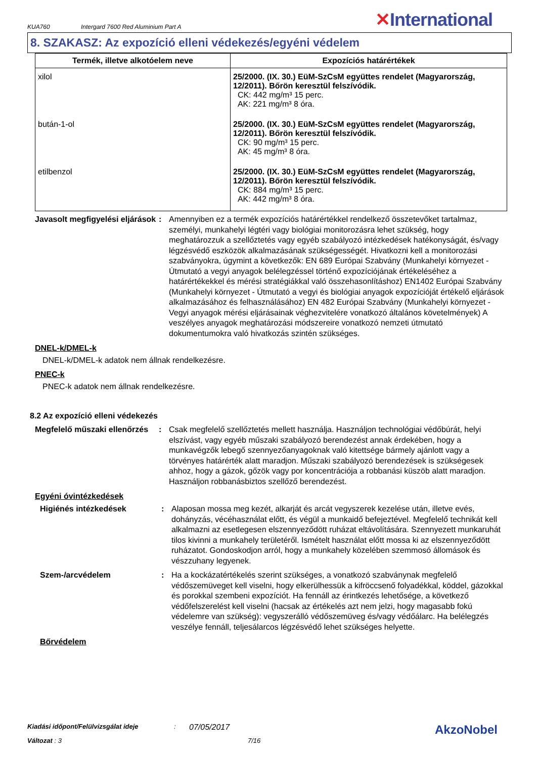KUA760 Intergard 7600 Red Aluminium Part A ✕International
8. SZAKASZ: Az expozíció elleni védekezés/egyéni védelem
| Termék, illetve alkotóelem neve | Expozíciós határértékek |
| --- | --- |
| xilol | 25/2000. (IX. 30.) EüM-SzCsM együttes rendelet (Magyarország, 12/2011). Bőrön keresztül felszívódik. CK: 442 mg/m³ 15 perc. AK: 221 mg/m³ 8 óra. |
| bután-1-ol | 25/2000. (IX. 30.) EüM-SzCsM együttes rendelet (Magyarország, 12/2011). Bőrön keresztül felszívódik. CK: 90 mg/m³ 15 perc. AK: 45 mg/m³ 8 óra. |
| etilbenzol | 25/2000. (IX. 30.) EüM-SzCsM együttes rendelet (Magyarország, 12/2011). Bőrön keresztül felszívódik. CK: 884 mg/m³ 15 perc. AK: 442 mg/m³ 8 óra. |
Javasolt megfigyelési eljárások
: Amennyiben ez a termék expozíciós határértékkel rendelkező összetevőket tartalmaz, személyi, munkahelyi légtéri vagy biológiai monitorozásra lehet szükség, hogy meghatározzuk a szellőztetés vagy egyéb szabályozó intézkedések hatékonyságát, és/vagy légzésvédő eszközök alkalmazásának szükségességét. Hivatkozni kell a monitorozási szabványokra, úgymint a következők: EN 689 Európai Szabvány (Munkahelyi környezet - Útmutató a vegyi anyagok belélegzéssel történő expozíciójának értékeléséhez a határértékekkel és mérési stratégiákkal való összehasonlításhoz) EN1402 Európai Szabvány (Munkahelyi környezet - Útmutató a vegyi és biológiai anyagok expozícióját értékelő eljárások alkalmazásához és felhasználásához) EN 482 Európai Szabvány (Munkahelyi környezet - Vegyi anyagok mérési eljárásainak véghezvitelére vonatkozó általános követelmények) A veszélyes anyagok meghatározási módszereire vonatkozó nemzeti útmutató dokumentumokra való hivatkozás szintén szükséges.
DNEL-k/DMEL-k
DNEL-k/DMEL-k adatok nem állnak rendelkezésre.
PNEC-k
PNEC-k adatok nem állnak rendelkezésre.
8.2 Az expozíció elleni védekezés
Megfelelő műszaki ellenőrzés
: Csak megfelelő szellőztetés mellett használja. Használjon technológiai védőbúrát, helyi elszívást, vagy egyéb műszaki szabályozó berendezést annak érdekében, hogy a munkavégzők lebegő szennyezőanyagoknak való kitettsége bármely ajánlott vagy a törvényes határérték alatt maradjon. Műszaki szabályozó berendezések is szükségesek ahhoz, hogy a gázok, gőzök vagy por koncentrációja a robbanási küszöb alatt maradjon. Használjon robbanásbiztos szellőző berendezést.
Egyéni óvintézkedések
Higiénés intézkedések : Alaposan mossa meg kezét, alkarját és arcát vegyszerek kezelése után, illetve evés, dohányzás, vécéhasználat előtt, és végül a munkaidő befejeztével. Megfelelő technikát kell alkalmazni az esetlegesen elszennyeződött ruházat eltávolítására. Szennyezett munkaruhát tilos kivinni a munkahely területéről. Ismételt használat előtt mossa ki az elszennyeződött ruházatot. Gondoskodjon arról, hogy a munkahely közelében szemmosó állomások és vészzuhany legyenek.
Szem-/arcvédelem : Ha a kockázatértékelés szerint szükséges, a vonatkozó szabványnak megfelelő védőszemüveget kell viselni, hogy elkerülhessük a kifröccsenő folyadékkal, köddel, gázokkal és porokkal szembeni expozíciót. Ha fennáll az érintkezés lehetősége, a következő védőfelszerelést kell viselni (hacsak az értékelés azt nem jelzi, hogy magasabb fokú védelemre van szükség): vegyszerálló védőszemüveg és/vagy védőálarc. Ha belélegzés veszélye fennáll, teljesálarcos légzésvédő lehet szükséges helyette.
Bőrvédelem
Kiadási időpont/Felülvizsgálat ideje: 07/05/2017 AkzoNobel
Változat : 3 7/16